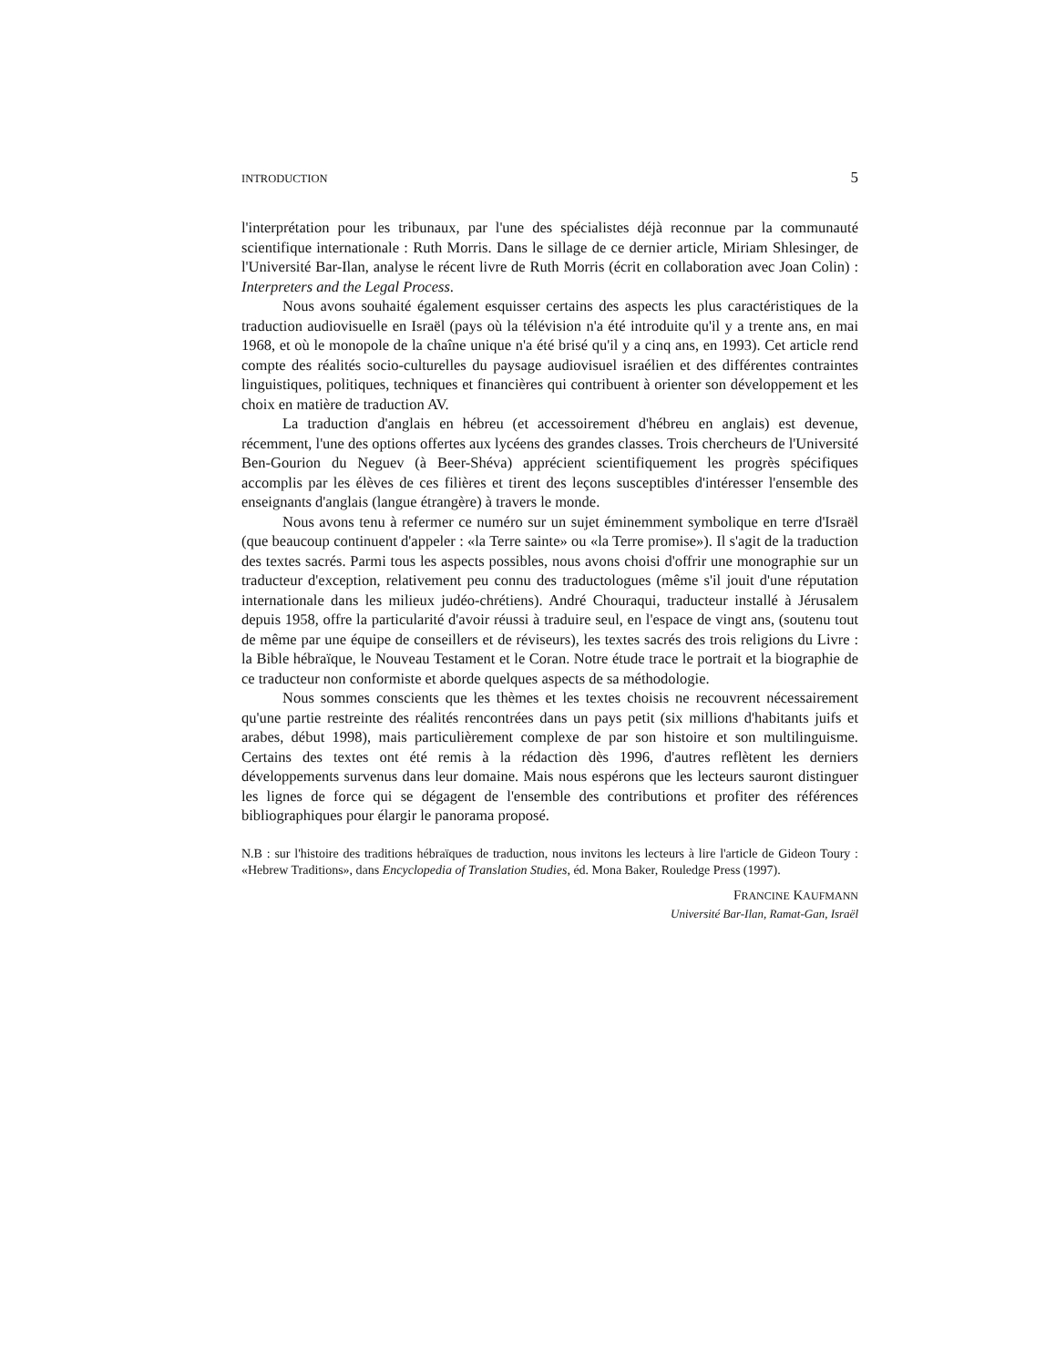INTRODUCTION 5
l'interprétation pour les tribunaux, par l'une des spécialistes déjà reconnue par la communauté scientifique internationale : Ruth Morris. Dans le sillage de ce dernier article, Miriam Shlesinger, de l'Université Bar-Ilan, analyse le récent livre de Ruth Morris (écrit en collaboration avec Joan Colin) : Interpreters and the Legal Process.
Nous avons souhaité également esquisser certains des aspects les plus caractéristiques de la traduction audiovisuelle en Israël (pays où la télévision n'a été introduite qu'il y a trente ans, en mai 1968, et où le monopole de la chaîne unique n'a été brisé qu'il y a cinq ans, en 1993). Cet article rend compte des réalités socio-culturelles du paysage audiovisuel israélien et des différentes contraintes linguistiques, politiques, techniques et financières qui contribuent à orienter son développement et les choix en matière de traduction AV.
La traduction d'anglais en hébreu (et accessoirement d'hébreu en anglais) est devenue, récemment, l'une des options offertes aux lycéens des grandes classes. Trois chercheurs de l'Université Ben-Gourion du Neguev (à Beer-Shéva) apprécient scientifiquement les progrès spécifiques accomplis par les élèves de ces filières et tirent des leçons susceptibles d'intéresser l'ensemble des enseignants d'anglais (langue étrangère) à travers le monde.
Nous avons tenu à refermer ce numéro sur un sujet éminemment symbolique en terre d'Israël (que beaucoup continuent d'appeler : «la Terre sainte» ou «la Terre promise»). Il s'agit de la traduction des textes sacrés. Parmi tous les aspects possibles, nous avons choisi d'offrir une monographie sur un traducteur d'exception, relativement peu connu des traductologues (même s'il jouit d'une réputation internationale dans les milieux judéo-chrétiens). André Chouraqui, traducteur installé à Jérusalem depuis 1958, offre la particularité d'avoir réussi à traduire seul, en l'espace de vingt ans, (soutenu tout de même par une équipe de conseillers et de réviseurs), les textes sacrés des trois religions du Livre : la Bible hébraïque, le Nouveau Testament et le Coran. Notre étude trace le portrait et la biographie de ce traducteur non conformiste et aborde quelques aspects de sa méthodologie.
Nous sommes conscients que les thèmes et les textes choisis ne recouvrent nécessairement qu'une partie restreinte des réalités rencontrées dans un pays petit (six millions d'habitants juifs et arabes, début 1998), mais particulièrement complexe de par son histoire et son multilinguisme. Certains des textes ont été remis à la rédaction dès 1996, d'autres reflètent les derniers développements survenus dans leur domaine. Mais nous espérons que les lecteurs sauront distinguer les lignes de force qui se dégagent de l'ensemble des contributions et profiter des références bibliographiques pour élargir le panorama proposé.
N.B : sur l'histoire des traditions hébraïques de traduction, nous invitons les lecteurs à lire l'article de Gideon Toury : «Hebrew Traditions», dans Encyclopedia of Translation Studies, éd. Mona Baker, Rouledge Press (1997).
FRANCINE KAUFMANN
Université Bar-Ilan, Ramat-Gan, Israël